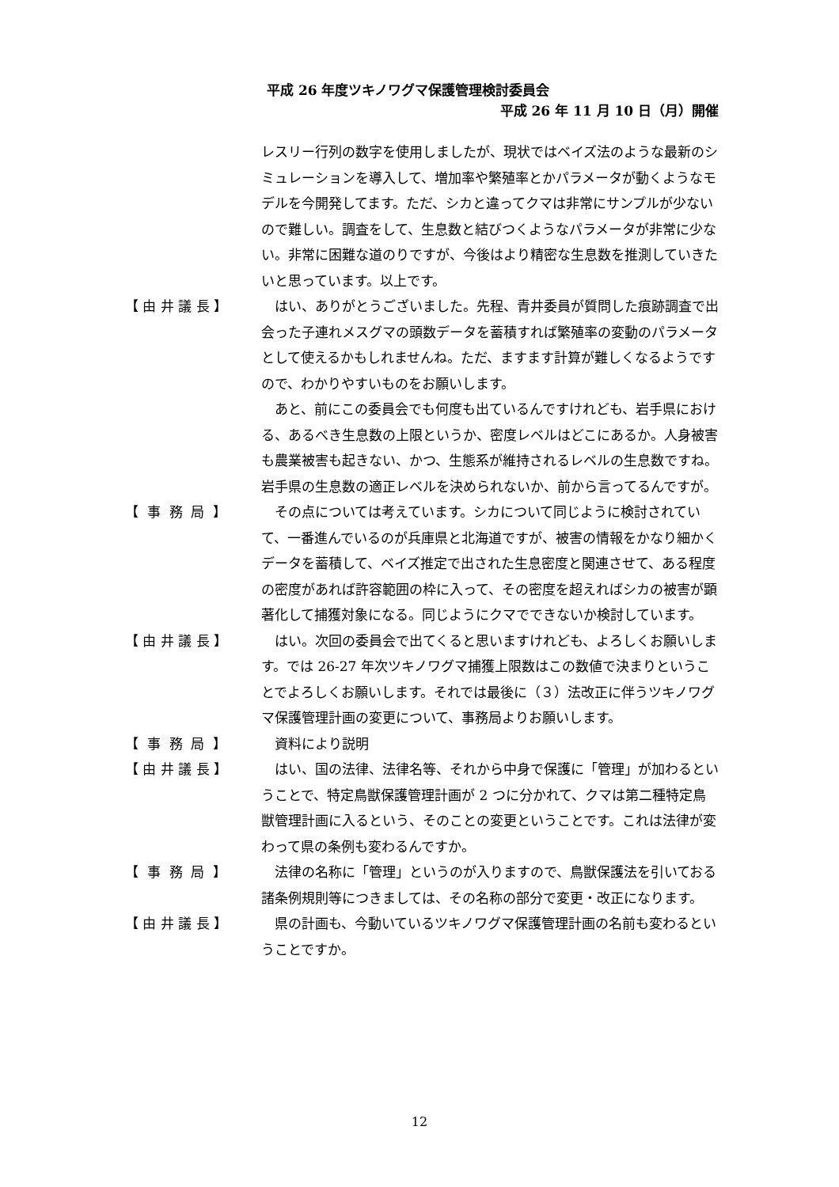平成 26 年度ツキノワグマ保護管理検討委員会
平成 26 年 11 月 10 日（月）開催
レスリー行列の数字を使用しましたが、現状ではベイズ法のような最新のシミュレーションを導入して、増加率や繁殖率とかパラメータが動くようなモデルを今開発してます。ただ、シカと違ってクマは非常にサンプルが少ないので難しい。調査をして、生息数と結びつくようなパラメータが非常に少ない。非常に困難な道のりですが、今後はより精密な生息数を推測していきたいと思っています。以上です。
【 由 井 議 長 】
　はい、ありがとうございました。先程、青井委員が質問した痕跡調査で出会った子連れメスグマの頭数データを蓄積すれば繁殖率の変動のパラメータとして使えるかもしれませんね。ただ、ますます計算が難しくなるようですので、わかりやすいものをお願いします。
　あと、前にこの委員会でも何度も出ているんですけれども、岩手県における、あるべき生息数の上限というか、密度レベルはどこにあるか。人身被害も農業被害も起きない、かつ、生態系が維持されるレベルの生息数ですね。岩手県の生息数の適正レベルを決められないか、前から言ってるんですが。
【 事 務 局 】
　その点については考えています。シカについて同じように検討されていて、一番進んでいるのが兵庫県と北海道ですが、被害の情報をかなり細かくデータを蓄積して、ベイズ推定で出された生息密度と関連させて、ある程度の密度があれば許容範囲の枠に入って、その密度を超えればシカの被害が顕著化して捕獲対象になる。同じようにクマでできないか検討しています。
【 由 井 議 長 】
　はい。次回の委員会で出てくると思いますけれども、よろしくお願いします。では 26-27 年次ツキノワグマ捕獲上限数はこの数値で決まりということでよろしくお願いします。それでは最後に（３）法改正に伴うツキノワグマ保護管理計画の変更について、事務局よりお願いします。
【 事 務 局 】
　資料により説明
【 由 井 議 長 】
　はい、国の法律、法律名等、それから中身で保護に「管理」が加わるということで、特定鳥獣保護管理計画が 2 つに分かれて、クマは第二種特定鳥獣管理計画に入るという、そのことの変更ということです。これは法律が変わって県の条例も変わるんですか。
【 事 務 局 】
　法律の名称に「管理」というのが入りますので、鳥獣保護法を引いておる諸条例規則等につきましては、その名称の部分で変更・改正になります。
【 由 井 議 長 】
　県の計画も、今動いているツキノワグマ保護管理計画の名前も変わるということですか。
12